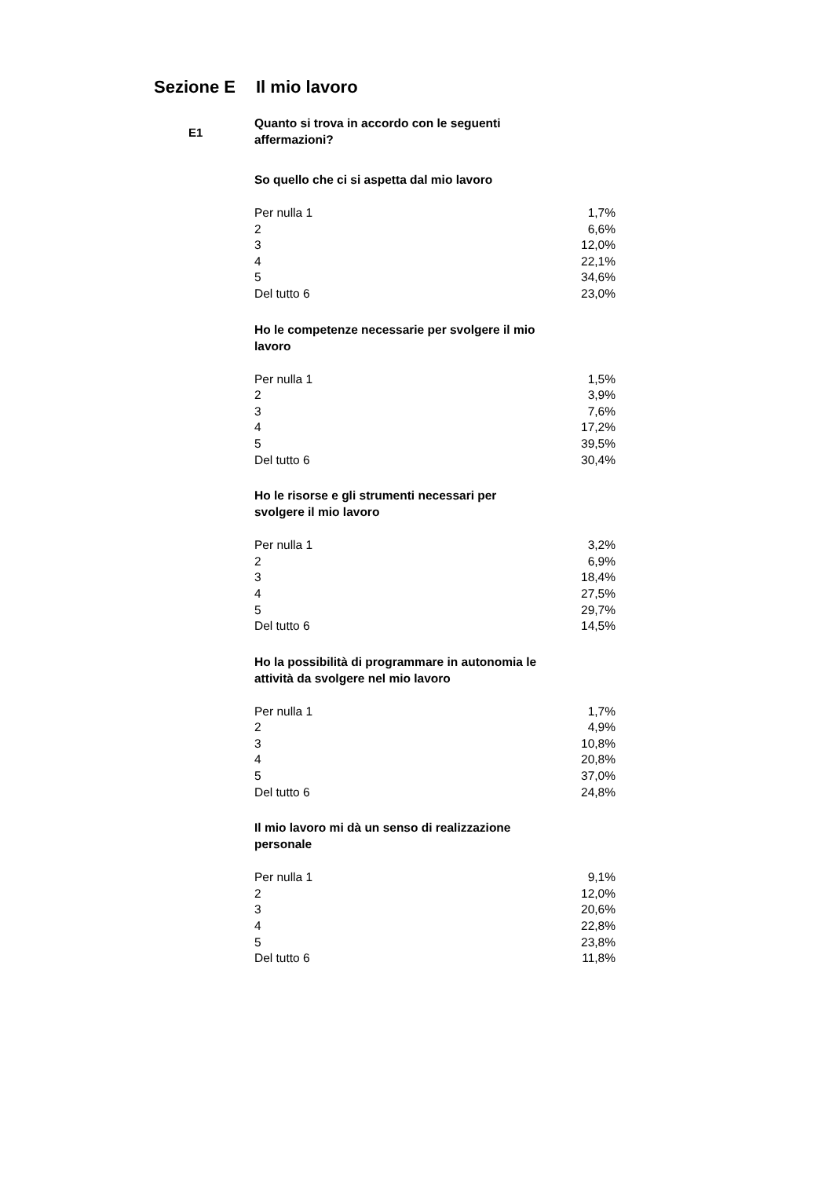Sezione E Il mio lavoro
E1
Quanto si trova in accordo con le seguenti affermazioni?
So quello che ci si aspetta dal mio lavoro
| Per nulla 1 | 1,7% |
| 2 | 6,6% |
| 3 | 12,0% |
| 4 | 22,1% |
| 5 | 34,6% |
| Del tutto 6 | 23,0% |
Ho le competenze necessarie per svolgere il mio lavoro
| Per nulla 1 | 1,5% |
| 2 | 3,9% |
| 3 | 7,6% |
| 4 | 17,2% |
| 5 | 39,5% |
| Del tutto 6 | 30,4% |
Ho le risorse e gli strumenti necessari per svolgere il mio lavoro
| Per nulla 1 | 3,2% |
| 2 | 6,9% |
| 3 | 18,4% |
| 4 | 27,5% |
| 5 | 29,7% |
| Del tutto 6 | 14,5% |
Ho la possibilità di programmare in autonomia le attività da svolgere nel mio lavoro
| Per nulla 1 | 1,7% |
| 2 | 4,9% |
| 3 | 10,8% |
| 4 | 20,8% |
| 5 | 37,0% |
| Del tutto 6 | 24,8% |
Il mio lavoro mi dà un senso di realizzazione personale
| Per nulla 1 | 9,1% |
| 2 | 12,0% |
| 3 | 20,6% |
| 4 | 22,8% |
| 5 | 23,8% |
| Del tutto 6 | 11,8% |